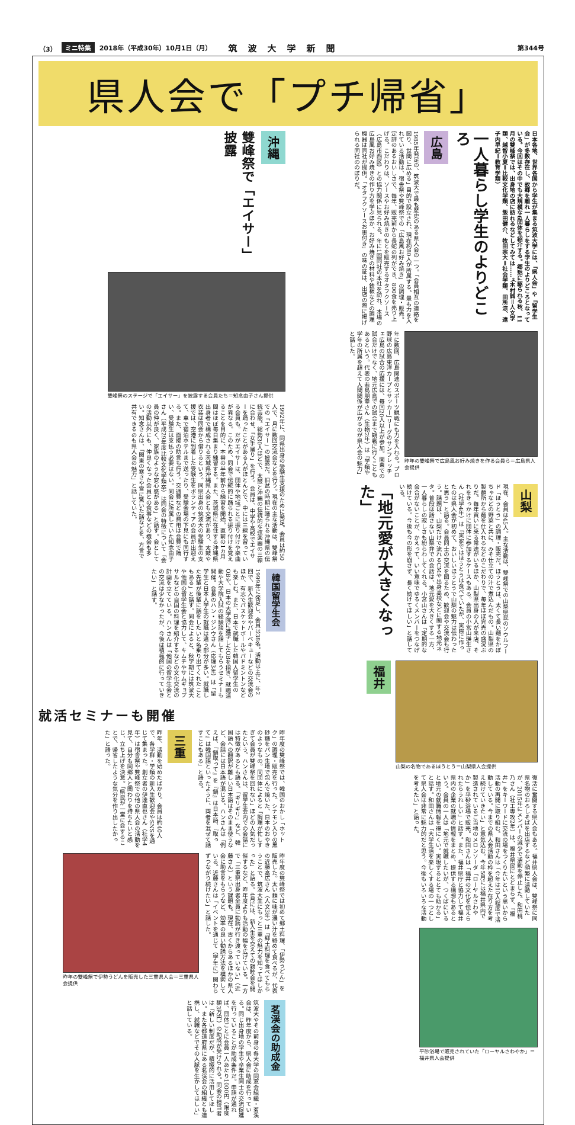（3） ミニ特集 2018年（平成30年）10月1日（月） 筑波大学新聞 第344号
県人会で「プチ帰省」
日本各地、世界各国から学生が集まる筑波大学には、「県人会」や「留学生会」が多数存在し、故郷を離れ一人暮らしをする学生のよりどころとなっている。今回はその中でも大規模な6団体を紹介する。郷愁に駆られる秋、11月の雙峰祭では、出身地の店に訪れるなどしてみては……。（木村誠＝人文学類、越智小夏＝比較文化学類、飯田健介、牧田宗大＝社会学類、田所涼、遠子内早紀＝教育学類）
一人暮らし学生のよりどころ
広島
1985年発足の、筑波大で最も歴史のある県人会の一つ。「会員相互の連絡を図り、世間に広める」目的で設立され、現在約80人が所属する。最も力を入れている活動は、宿舎祭や雙峰祭での「広島風お好み焼き」の調理・販売。定評のあるおいしさで、毎年、販売前から長蛇の列ができ、800食を売り上げる。こだわりは、ソースやお好み焼きのもとを販売するオタフクソース（広島市西区）との協力関係に見られる。年に1回同社の本社を訪れ、本場の広島風お好み焼きの作り方を学ぶほか、お好み焼きの材料や鉄板などの調理機器は同社が提供。「オタフクソースお墨付き」の味の証は、出店の際に掲げられる同社ののぼりだ。
昨年の雙峰祭で広島風お好み焼きを作る会員ら＝広島県人会提供
年に数回、広島関連のスポーツ観戦にも力を入れる。プロ野球の広島東洋カープとサッカーJリーグのサンフレッチェ広島の試合の応援には、毎回20人以上が参加。関東での試合だけでなく、地元広島での試合まで観戦に行くこともあるという。代表の若島朋幸さん（生物2年）は「学類や学年の所属を超えて人間関係が広がるのが県人会の魅力」と話した。
山梨
現在、会員は45人。主な活動は、雙峰祭での山梨県民のソウルフード「ほうとう」の調理・販売だ。ほうとうは、太くて長い麺をかぼちゃなどの野菜と共に、みそ仕立ての汁で煮込んだもの。山梨県の製麺所から麺を仕入れるなどのこだわりで、毎年ほぼ完売の盛況ぶりだ。毎年買いに来る常連がいるほか、山梨県出身の人が来店、それをきっかけに団体に参加するケースもある。会員の小宮山瑛生さん（社学4年）は「実家ではほうとうは食べていたが、実際に作ったのは県人会が初めて。おいしいほうとうで山梨の魅力は伝わったと思う」と語る。会員同士の交流を図るため、歓迎会や交流会も行う。話題は、山梨だけで流れるCMや出身高校などに関する地元ネタ。普段は話さない山梨弁での会話は、地元愛を大きくする一方、一人暮らしの寂しさも紛らわしてくれる。小宮山さんは「定期的な会合がないことが、かえって、いい意味でゆるくメンバーをつなげ続けている。今後も今の形を崩さず、長く続けてほしい」と話している。
「地元愛が大きくなった」
山梨の名物であるほうとう＝山梨県人会提供
福井
復活に奮闘する県人会もある。福井県人会は、雙峰祭に同県名物のおろしそばを出店するなど頻繁に活動していたが、2015年にメンバーの減少で活動を停止した。和田桃乃さん（社工専攻2年）は、福井県民にとどまらず、「福井」をキーワードに交流の場をつくりたいという思いから活動の再開に取り組む。和田さんは「今年は10人程度で活動している。今までの県人会活動の枠を超えた在り方を考え続けていきたい」と意気込む。今年5月には福井県内で製造されているご当地のメロンソーダ「ローヤルさわやか」を平砂浴場で販売。和田さんは「福井の文化を伝えられたらうれしい」と話す。また、福井県庁と協力して福井県内の企業の就職の情報をまとめ、提供する構想もあるという。会員の一人は「地元で就職したいが、つくばにいると地元の就職情報を得にくい。実現するととても助かる」と話す。和田さんは「大学生活を楽しくする場の一つとして県人会は非常に魅力的だと思う。今後もいろいろな活動を考えたい」と語った。
平砂浴場で販売されていた「ローヤルさわやか」＝福井県人会提供
沖縄
雙峰祭で「エイサー」披露
雙峰祭のステージで「エイサー」を披露する会員たち＝知念由子さん提供
1992年に、同県出身の受験生支援のために発足。会員は約50人で、月に数回交流会などを行う。現在の主な活動は、雙峰祭での「エイサー」の披露だ。旧盆の時期に踊られる沖縄県の伝統芸能。総勢30人ほどで、太鼓と沖縄の伝統的な弦楽器の三線に合わせ、「女手踊り」を行う。会員は、中学や高校でエイサーを踊ったことがある人がほとんどで、中には三線を習っている会員も。だがエイサーは、団体や地域ごとに振り付けや楽曲が異なる。このため、同会で伝統的に踊られる振り付けを覚えることを目的に、本番の半年前から練習を開始。直前の1カ月間はほぼ毎日集まり練習する。また、茨城県に在住する沖縄県出身者で構成される茨城県沖縄県人会とも交流があり、太鼓や衣装は同会から借りるという。同県出身の筑波大の受験生の支援では、空港に到着した受験生をボランティアの会員が出迎えて、車で宿泊ホテルまで送ったり、受験会場の下見にも同行する。また、面接の助言も行う。交通費などの費用は会費で賄い、受験生は支払う必要はない。同会に所属していた知念由子さん（平成29年度比較文化学類卒）は同会の特徴について「会員の仲が良く、家族のような安心感がある」と話す。会としての活動以外にも、仲良くなった会員との食事などの機会も多い。知念さんは、「関東の寒さや雪に驚いた話などを、方言で共有できるのも県人会の魅力」と話していた。
韓国留学生会
1999年に発足し、会員は38名。活動は主に、年2回で、新入生歓迎会やバーベキューなどの交流会のほか、有志でバスケットボールやバドミントンなども楽しむ。また、日本で就職した韓国人留学生のOBや、日本の大学院に進学したOBを招き、就職活動や大学院入試の経験談を話してもらうセミナーも開催。会長のハン・ジンウさん（応理3年）は「留学生と日本人学生の就職は違う部分が多い。就職した先輩が後輩に話をしたいと名乗り出てくれたこともある」と話す。同会によると、秋学期には筑波大や他国の留学生会と協力して、キムチやサムギョプサルなどの自国の料理を紹介するなどの文化交流の計画を立てている。ハンさんは「他国の留学生会との交流は少なかったが、今後は積極的に行っていきたい」と話す。
就活セミナーも開催
昨年度の雙峰祭では、韓国のおかし「ホットク」の調理・販売を行った。シナモン入りの黒砂糖をパン生地で包んで焼いた、日本のおやきのようなもの。同団体によると「調理が忙しすぎて会員が雙峰祭を回れない」ほどの人気だったという。ハンさんは、留学生会内での会話には特徴があるとも語る。「ギリギリ」など、韓国語への翻訳が難しい日本語はそのまま使うなど、会話には日本語が混じる。ハンさんは「例えば、『鍋取って』を『鍋』は日本語、『取って』は韓国語といったように、両者を混ぜて話すこともある」と語る。
三重
昨年、活動を始めたばかり。会員は約40人で、各学群・学類の新入生歓迎会やSNSを通じて集まった。創立者の伊達直也さん（社学4年）は宿舎祭や雙峰祭での他の県人会の活動を見て、自分も同郷人と関わりを持ちたいと感じ、立ち上げを決意。「県民が一堂に会することで、帰省したような気分を作り出したかった」と語った。
昨年度の雙峰祭では初めて郷土料理、「伊勢うどん」を販売した。太い麺に味が濃い汁を絡めて食べるが、代表の近藤高広さん（人文3年）は「郷土料理を食べてもらうことで、筑波大生にもっと三重の魅力を知ってほしかった」と語る。4月には、新入生を交えての親睦会を開催するなど、昨年度よりも活動の幅を広げている。一方で「三重県出身者全員に勧誘が行き渡っていない」（近藤さん）という課題も。現在、古くからあるほかの県人会に助言をもらうなど、効率の良い勧誘方法を模索している。近藤さんは「イベントを通じて（学年に）関わらずつながり続けたい」と話した。
昨年の雙峰祭で伊勢うどんを販売した三重県人会＝三重県人会提供
茗渓会の助成金
筑波大やその前身の各大学の同窓会組織・茗渓会は、昨年度から、県人会に助成を行っている。同じ出身地の学生や卒業生同士の交流促進を行っていることが助成条件だ。申請が通れば、団体ごとに会員一人あたり1000円（限度額3万円）の助成が受けられる。同会の担当者は「新しい制度だが、積極的に活用してほしい。また各都道府県にある茗渓会の組織とも連携し、就職などでその人脈を生かしてほしい」と話している。